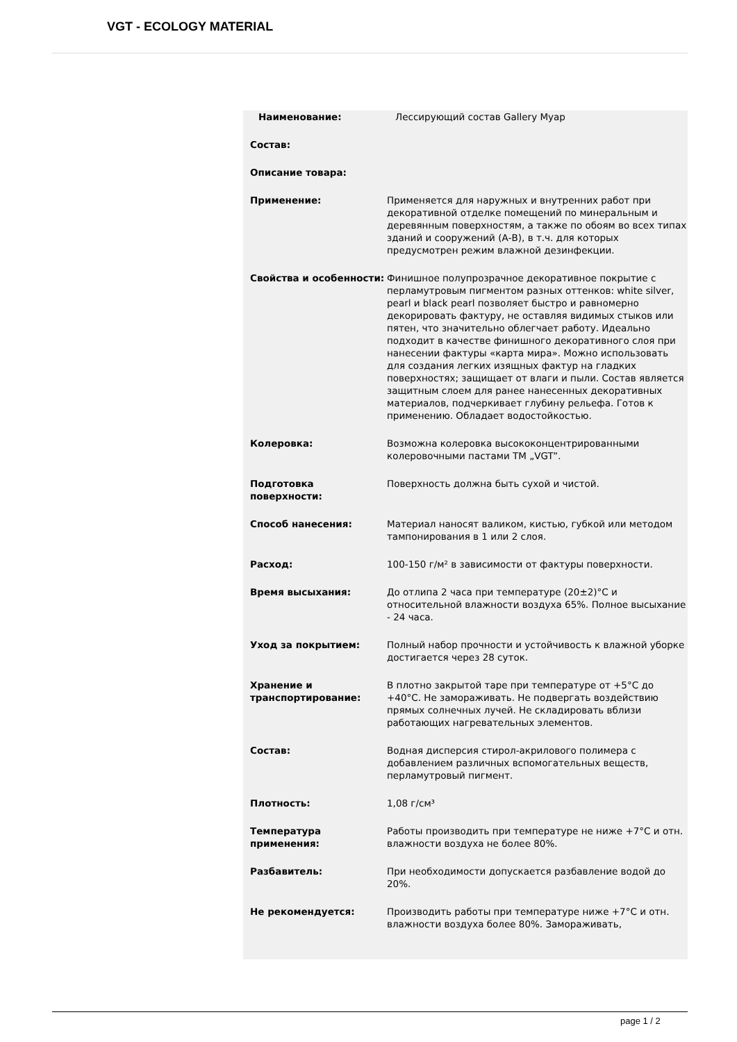VGT - ECOLOGY MATERIAL
| Наименование: | Лессирующий состав Gallery Муар |
| Состав: | |
| Описание товара: | |
| Применение: | Применяется для наружных и внутренних работ при декоративной отделке помещений по минеральным и деревянным поверхностям, а также по обоям во всех типах зданий и сооружений (А-В), в т.ч. для которых предусмотрен режим влажной дезинфекции. |
| Свойства и особенности: | Финишное полупрозрачное декоративное покрытие с перламутровым пигментом разных оттенков: white silver, pearl и black pearl позволяет быстро и равномерно декорировать фактуру, не оставляя видимых стыков или пятен, что значительно облегчает работу. Идеально подходит в качестве финишного декоративного слоя при нанесении фактуры «карта мира». Можно использовать для создания легких изящных фактур на гладких поверхностях; защищает от влаги и пыли. Состав является защитным слоем для ранее нанесенных декоративных материалов, подчеркивает глубину рельефа. Готов к применению. Обладает водостойкостью. |
| Колеровка: | Возможна колеровка высококонцентрированными колеровочными пастами ТМ „VGT”. |
| Подготовка поверхности: | Поверхность должна быть сухой и чистой. |
| Способ нанесения: | Материал наносят валиком, кистью, губкой или методом тампонирования в 1 или 2 слоя. |
| Расход: | 100-150 г/м² в зависимости от фактуры поверхности. |
| Время высыхания: | До отлипа 2 часа при температуре (20±2)°С и относительной влажности воздуха 65%. Полное высыхание - 24 часа. |
| Уход за покрытием: | Полный набор прочности и устойчивость к влажной уборке достигается через 28 суток. |
| Хранение и транспортирование: | В плотно закрытой таре при температуре от +5°С до +40°С. Не замораживать. Не подвергать воздействию прямых солнечных лучей. Не складировать вблизи работающих нагревательных элементов. |
| Состав: | Водная дисперсия стирол-акрилового полимера с добавлением различных вспомогательных веществ, перламутровый пигмент. |
| Плотность: | 1,08 г/см³ |
| Температура применения: | Работы производить при температуре не ниже +7°С и отн. влажности воздуха не более 80%. |
| Разбавитель: | При необходимости допускается разбавление водой до 20%. |
| Не рекомендуется: | Производить работы при температуре ниже +7°С и отн. влажности воздуха более 80%. Замораживать, |
page 1 / 2